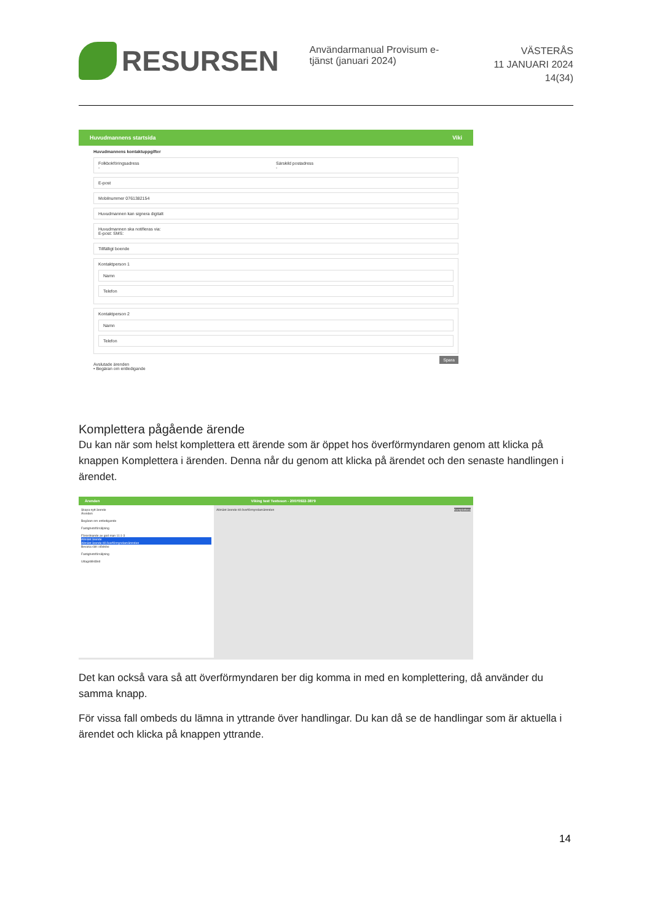RESURSEN
Användarmanual Provisum e-tjänst (januari 2024)
VÄSTERÅS
11 JANUARI 2024
14(34)
Huvudmannens startsida Viki
Huvudmannens kontaktuppgifter
Folkbokföringsadress
-
Särskild postadress
-
E-post
Mobilnummer 0761382154
Huvudmannen kan signera digitalt
Huvudmannen ska notifieras via:
E-post: SMS:
Tillfälligt boende
Kontaktperson 1
Namn
Telefon
Kontaktperson 2
Namn
Telefon
Spara
Avslutade ärenden
• Begäran om entledigande
Komplettera pågående ärende
Du kan när som helst komplettera ett ärende som är öppet hos överförmyndaren genom att klicka på knappen Komplettera i ärenden. Denna når du genom att klicka på ärendet och den senaste handlingen i ärendet.
Ärenden Viking test Testsson - 20070922-3879
Skapa nytt ärende
Ärenden
Begäran om entledigande
Fastighetsförsäljning
Förordnande av god man 11:1-3
Allmänt ärende
Allmänt ärende till överförmyndarnämnden
Bevaka rätt i dödsbo
Fastighetsförsäljning
Uttagstillstånd
Allmänt ärende till överförmyndarnämnden Komplettera
Det kan också vara så att överförmyndaren ber dig komma in med en komplettering, då använder du samma knapp.
För vissa fall ombeds du lämna in yttrande över handlingar. Du kan då se de handlingar som är aktuella i ärendet och klicka på knappen yttrande.
14